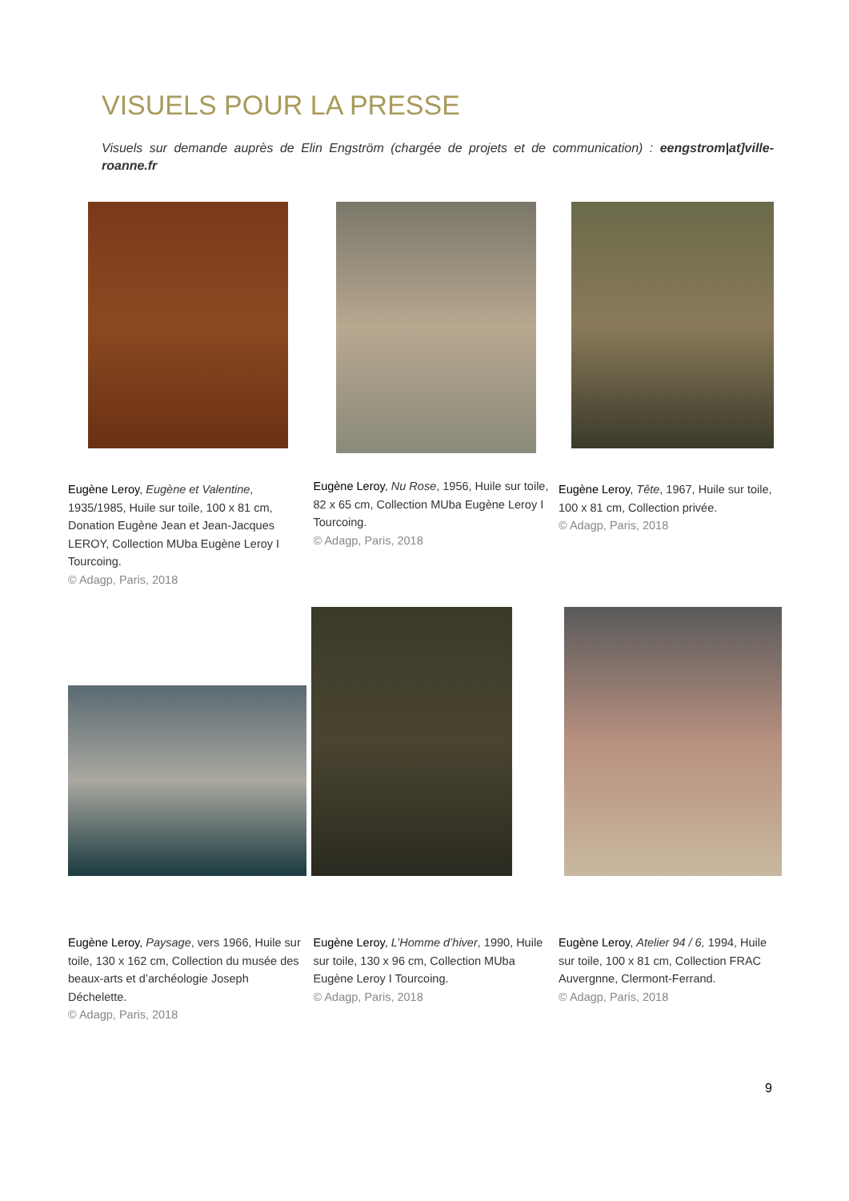VISUELS POUR LA PRESSE
Visuels sur demande auprès de Elin Engström (chargée de projets et de communication) : eengstrom|at]ville-roanne.fr
Eugène Leroy, Eugène et Valentine, 1935/1985, Huile sur toile, 100 x 81 cm, Donation Eugène Jean et Jean-Jacques LEROY, Collection MUba Eugène Leroy I Tourcoing.
© Adagp, Paris, 2018
Eugène Leroy, Nu Rose, 1956, Huile sur toile, 82 x 65 cm, Collection MUba Eugène Leroy I Tourcoing.
© Adagp, Paris, 2018
Eugène Leroy, Tête, 1967, Huile sur toile, 100 x 81 cm, Collection privée.
© Adagp, Paris, 2018
Eugène Leroy, Paysage, vers 1966, Huile sur toile, 130 x 162 cm, Collection du musée des beaux-arts et d’archéologie Joseph Déchelette.
© Adagp, Paris, 2018
Eugène Leroy, L’Homme d’hiver, 1990, Huile sur toile, 130 x 96 cm, Collection MUba Eugène Leroy I Tourcoing.
© Adagp, Paris, 2018
Eugène Leroy, Atelier 94 / 6, 1994, Huile sur toile, 100 x 81 cm, Collection FRAC Auvergnne, Clermont-Ferrand.
© Adagp, Paris, 2018
9